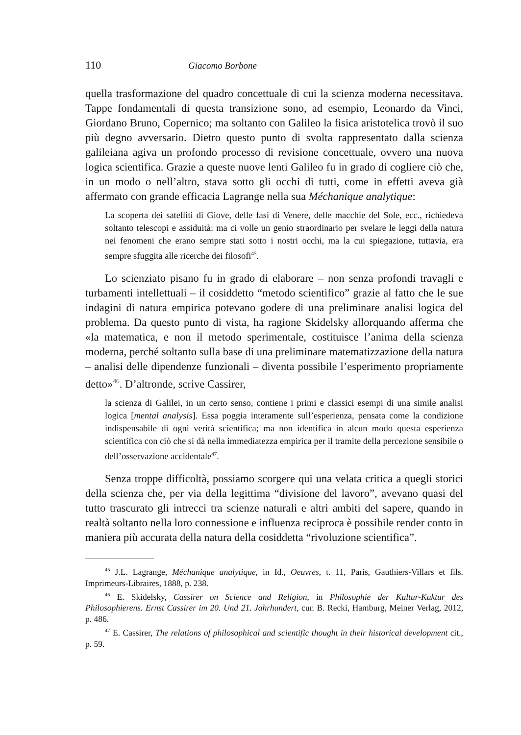110 Giacomo Borbone
quella trasformazione del quadro concettuale di cui la scienza moderna necessitava. Tappe fondamentali di questa transizione sono, ad esempio, Leonardo da Vinci, Giordano Bruno, Copernico; ma soltanto con Galileo la fisica aristotelica trovò il suo più degno avversario. Dietro questo punto di svolta rappresentato dalla scienza galileiana agiva un profondo processo di revisione concettuale, ovvero una nuova logica scientifica. Grazie a queste nuove lenti Galileo fu in grado di cogliere ciò che, in un modo o nell’altro, stava sotto gli occhi di tutti, come in effetti aveva già affermato con grande efficacia Lagrange nella sua Méchanique analytique:
La scoperta dei satelliti di Giove, delle fasi di Venere, delle macchie del Sole, ecc., richiedeva soltanto telescopi e assiduità: ma ci volle un genio straordinario per svelare le leggi della natura nei fenomeni che erano sempre stati sotto i nostri occhi, ma la cui spiegazione, tuttavia, era sempre sfuggita alle ricerche dei filosofi<sup>45</sup>.
Lo scienziato pisano fu in grado di elaborare – non senza profondi travagli e turbamenti intellettuali – il cosiddetto “metodo scientifico” grazie al fatto che le sue indagini di natura empirica potevano godere di una preliminare analisi logica del problema. Da questo punto di vista, ha ragione Skidelsky allorquando afferma che «la matematica, e non il metodo sperimentale, costituisce l’anima della scienza moderna, perché soltanto sulla base di una preliminare matematizzazione della natura – analisi delle dipendenze funzionali – diventa possibile l’esperimento propriamente detto»<sup>46</sup>. D’altronde, scrive Cassirer,
la scienza di Galilei, in un certo senso, contiene i primi e classici esempi di una simile analisi logica [mental analysis]. Essa poggia interamente sull’esperienza, pensata come la condizione indispensabile di ogni verità scientifica; ma non identifica in alcun modo questa esperienza scientifica con ciò che si dà nella immediatezza empirica per il tramite della percezione sensibile o dell’osservazione accidentale<sup>47</sup>.
Senza troppe difficoltà, possiamo scorgere qui una velata critica a quegli storici della scienza che, per via della legittima “divisione del lavoro”, avevano quasi del tutto trascurato gli intrecci tra scienze naturali e altri ambiti del sapere, quando in realtà soltanto nella loro connessione e influenza reciproca è possibile render conto in maniera più accurata della natura della cosiddetta “rivoluzione scientifica”.
<sup>45</sup> J.L. Lagrange, Méchanique analytique, in Id., Oeuvres, t. 11, Paris, Gauthiers-Villars et fils. Imprimeurs-Libraires, 1888, p. 238.
<sup>46</sup> E. Skidelsky, Cassirer on Science and Religion, in Philosophie der Kultur-Kuktur des Philosophierens. Ernst Cassirer im 20. Und 21. Jahrhundert, cur. B. Recki, Hamburg, Meiner Verlag, 2012, p. 486.
<sup>47</sup> E. Cassirer, The relations of philosophical and scientific thought in their historical development cit., p. 59.